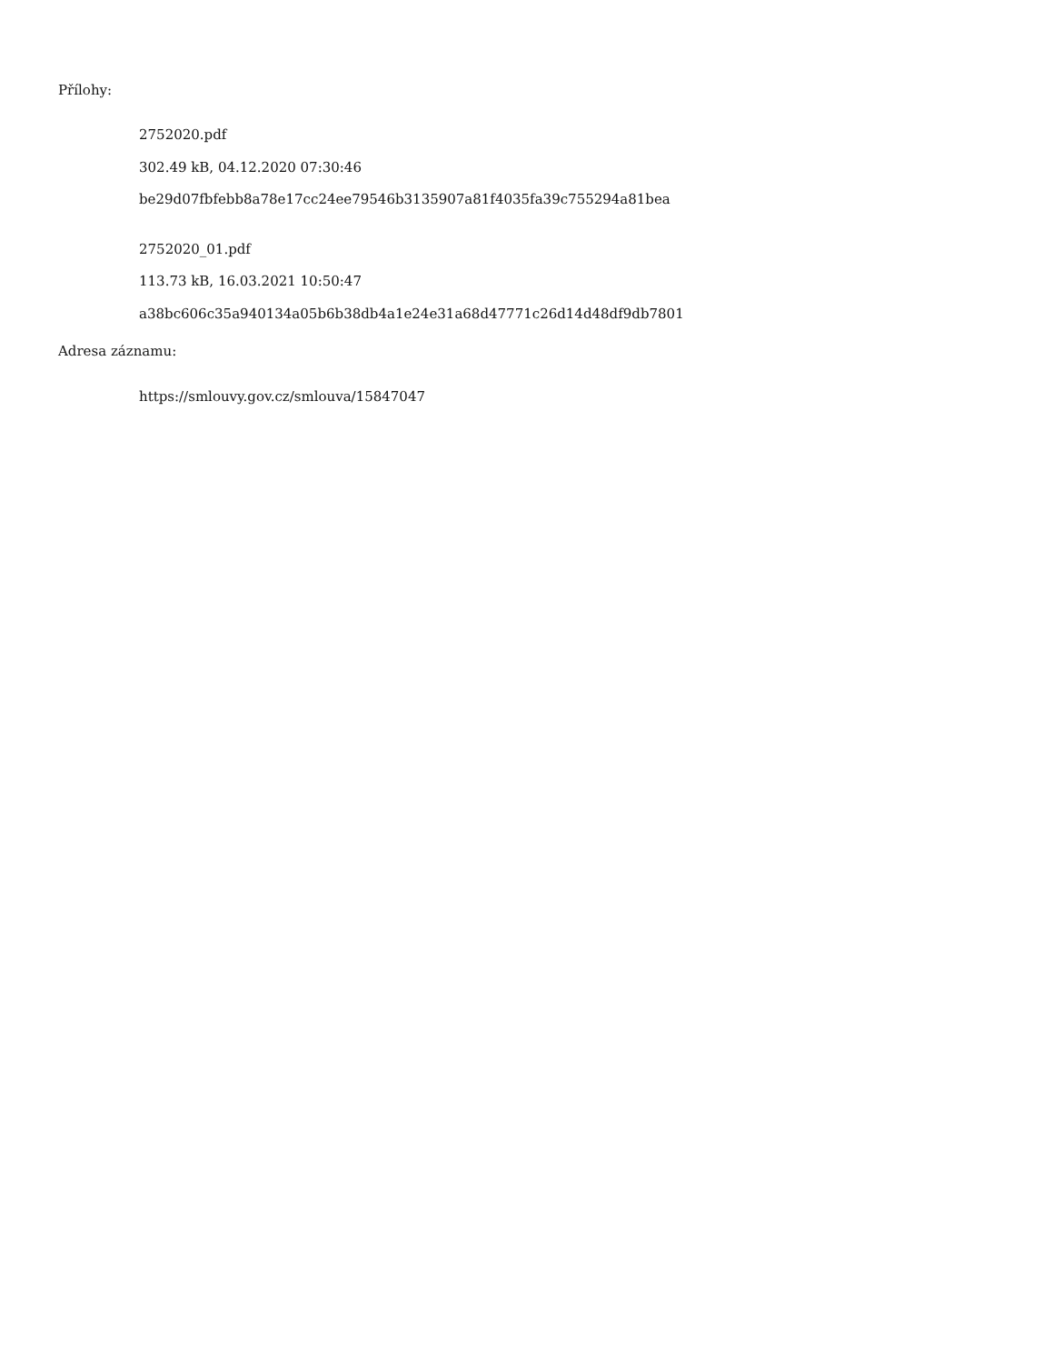Přílohy:
2752020.pdf
302.49 kB, 04.12.2020 07:30:46
be29d07fbfebb8a78e17cc24ee79546b3135907a81f4035fa39c755294a81bea
2752020_01.pdf
113.73 kB, 16.03.2021 10:50:47
a38bc606c35a940134a05b6b38db4a1e24e31a68d47771c26d14d48df9db7801
Adresa záznamu:
https://smlouvy.gov.cz/smlouva/15847047